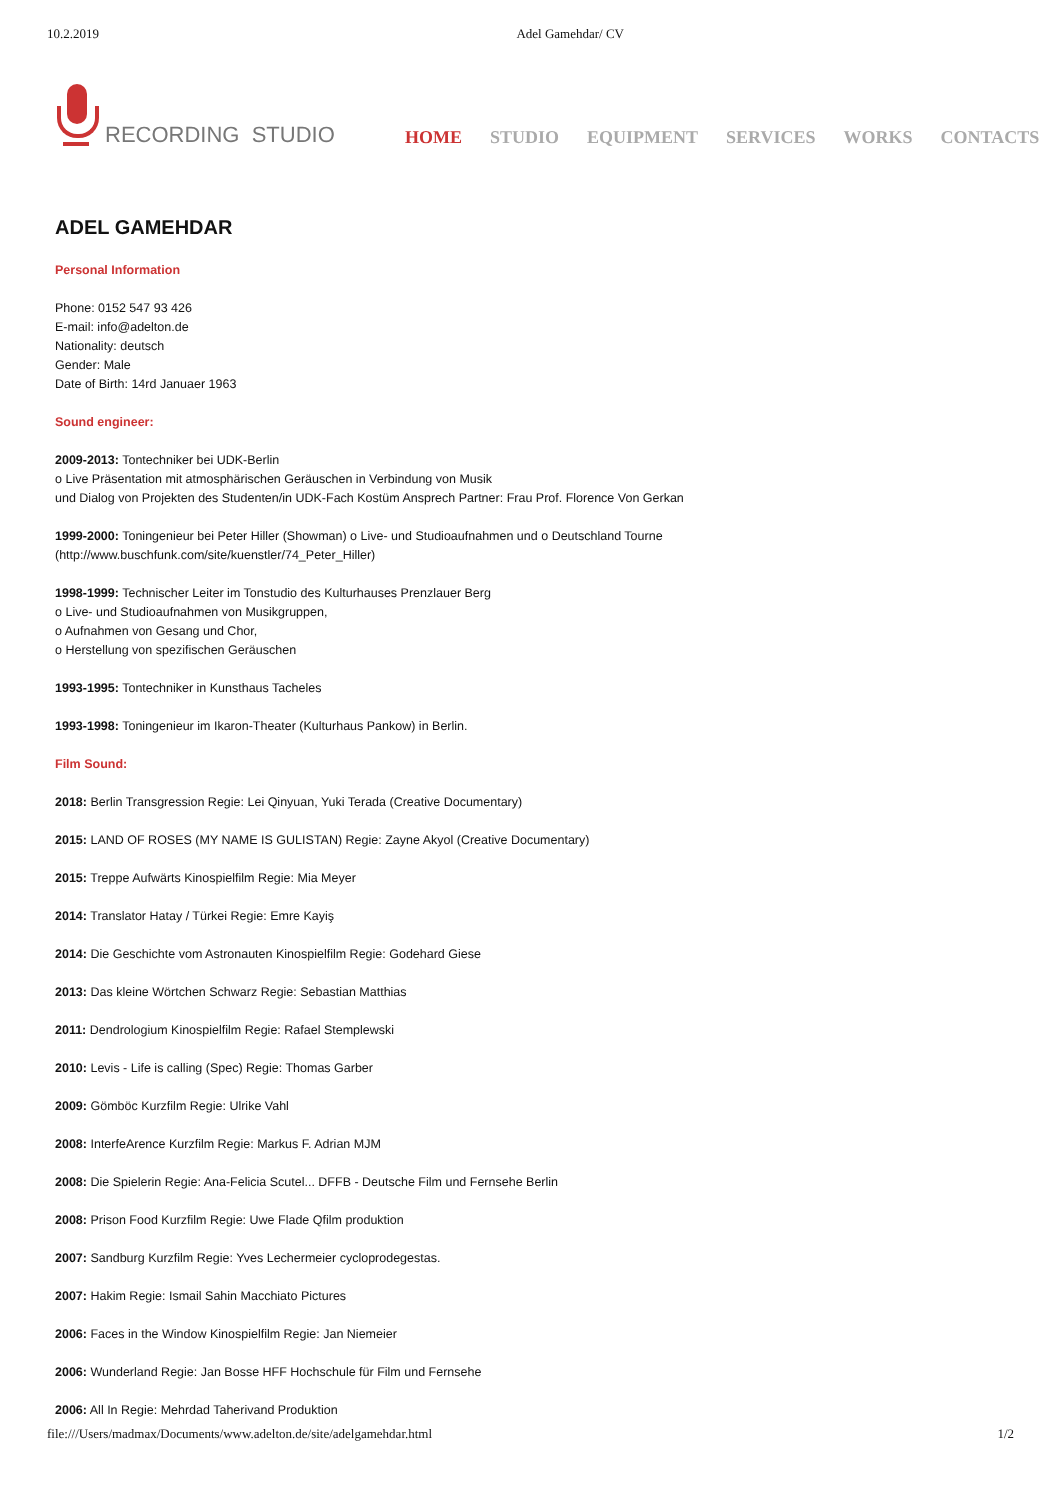10.2.2019 Adel Gamehdar/ CV
RECORDING STUDIO
HOME STUDIO EQUIPMENT SERVICES WORKS CONTACTS
ADEL GAMEHDAR
Personal Information
Phone: 0152 547 93 426
E-mail: info@adelton.de
Nationality: deutsch
Gender: Male
Date of Birth: 14rd Januaer 1963
Sound engineer:
2009-2013: Tontechniker bei UDK-Berlin
o Live Präsentation mit atmosphärischen Geräuschen in Verbindung von Musik
und Dialog von Projekten des Studenten/in UDK-Fach Kostüm Ansprech Partner: Frau Prof. Florence Von Gerkan
1999-2000: Toningenieur bei Peter Hiller (Showman) o Live- und Studioaufnahmen und o Deutschland Tourne
(http://www.buschfunk.com/site/kuenstler/74_Peter_Hiller)
1998-1999: Technischer Leiter im Tonstudio des Kulturhauses Prenzlauer Berg
o Live- und Studioaufnahmen von Musikgruppen,
o Aufnahmen von Gesang und Chor,
o Herstellung von spezifischen Geräuschen
1993-1995: Tontechniker in Kunsthaus Tacheles
1993-1998: Toningenieur im Ikaron-Theater (Kulturhaus Pankow) in Berlin.
Film Sound:
2018: Berlin Transgression Regie: Lei Qinyuan, Yuki Terada (Creative Documentary)
2015: LAND OF ROSES (MY NAME IS GULISTAN) Regie: Zayne Akyol (Creative Documentary)
2015: Treppe Aufwärts Kinospielfilm Regie: Mia Meyer
2014: Translator Hatay / Türkei Regie: Emre Kayiş
2014: Die Geschichte vom Astronauten Kinospielfilm Regie: Godehard Giese
2013: Das kleine Wörtchen Schwarz Regie: Sebastian Matthias
2011: Dendrologium Kinospielfilm Regie: Rafael Stemplewski
2010: Levis - Life is calling (Spec) Regie: Thomas Garber
2009: Gömböc Kurzfilm Regie: Ulrike Vahl
2008: InterfeArence Kurzfilm Regie: Markus F. Adrian MJM
2008: Die Spielerin Regie: Ana-Felicia Scutel... DFFB - Deutsche Film und Fernsehe Berlin
2008: Prison Food Kurzfilm Regie: Uwe Flade Qfilm produktion
2007: Sandburg Kurzfilm Regie: Yves Lechermeier cycloprodegestas.
2007: Hakim Regie: Ismail Sahin Macchiato Pictures
2006: Faces in the Window Kinospielfilm Regie: Jan Niemeier
2006: Wunderland Regie: Jan Bosse HFF Hochschule für Film und Fernsehe
2006: All In Regie: Mehrdad Taherivand Produktion
file:///Users/madmax/Documents/www.adelton.de/site/adelgamehdar.html 1/2